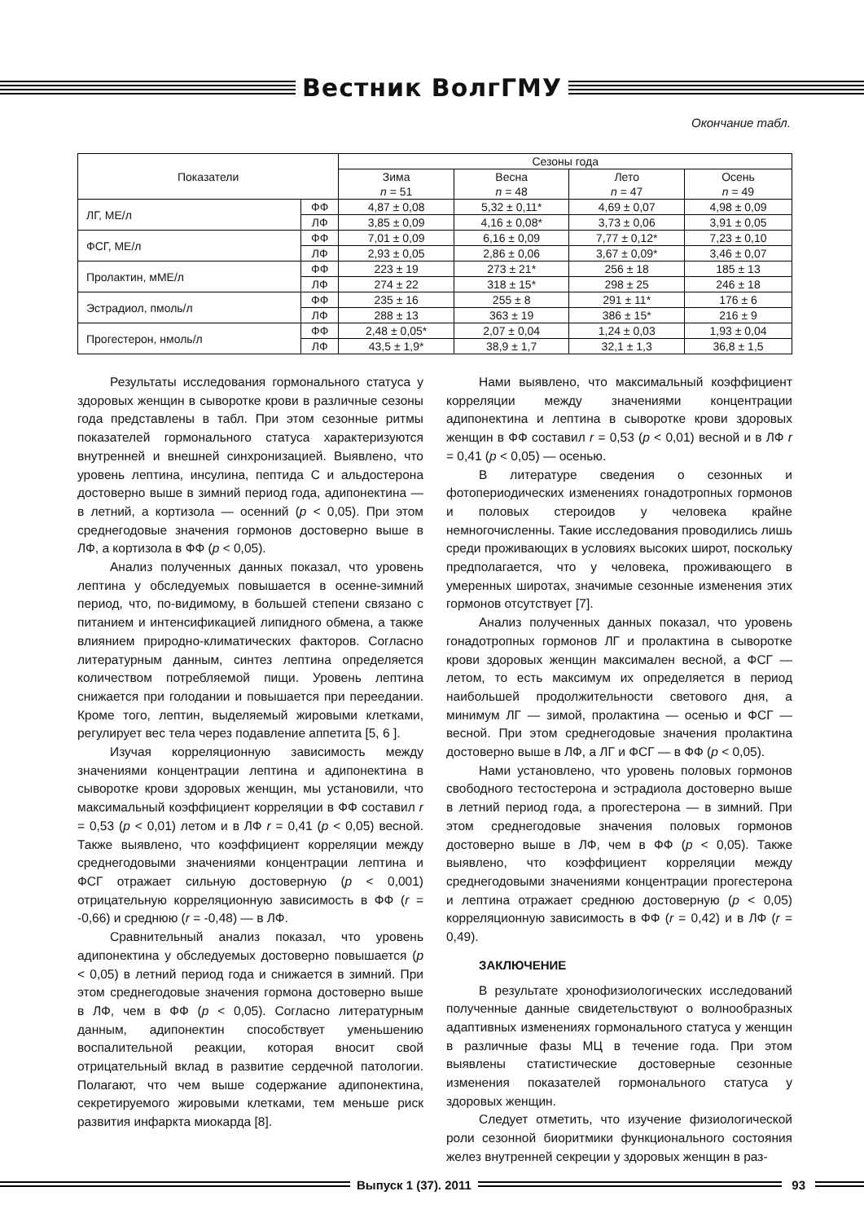Вестник ВолгГМУ
Окончание табл.
| Показатели | | Сезоны года | | | |
| --- | --- | --- | --- | --- | --- |
| | | Зима n = 51 | Весна n = 48 | Лето n = 47 | Осень n = 49 |
| ЛГ, МЕ/л | ФФ | 4,87 ± 0,08 | 5,32 ± 0,11* | 4,69 ± 0,07 | 4,98 ± 0,09 |
| | ЛФ | 3,85 ± 0,09 | 4,16 ± 0,08* | 3,73 ± 0,06 | 3,91 ± 0,05 |
| ФСГ, МЕ/л | ФФ | 7,01 ± 0,09 | 6,16 ± 0,09 | 7,77 ± 0,12* | 7,23 ± 0,10 |
| | ЛФ | 2,93 ± 0,05 | 2,86 ± 0,06 | 3,67 ± 0,09* | 3,46 ± 0,07 |
| Пролактин, мМЕ/л | ФФ | 223 ± 19 | 273 ± 21* | 256 ± 18 | 185 ± 13 |
| | ЛФ | 274 ± 22 | 318 ± 15* | 298 ± 25 | 246 ± 18 |
| Эстрадиол, пмоль/л | ФФ | 235 ± 16 | 255 ± 8 | 291 ± 11* | 176 ± 6 |
| | ЛФ | 288 ± 13 | 363 ± 19 | 386 ± 15* | 216 ± 9 |
| Прогестерон, нмоль/л | ФФ | 2,48 ± 0,05* | 2,07 ± 0,04 | 1,24 ± 0,03 | 1,93 ± 0,04 |
| | ЛФ | 43,5 ± 1,9* | 38,9 ± 1,7 | 32,1 ± 1,3 | 36,8 ± 1,5 |
Результаты исследования гормонального статуса у здоровых женщин в сыворотке крови в различные сезоны года представлены в табл. При этом сезонные ритмы показателей гормонального статуса характеризуются внутренней и внешней синхронизацией. Выявлено, что уровень лептина, инсулина, пептида С и альдостерона достоверно выше в зимний период года, адипонектина — в летний, а кортизола — осенний (p < 0,05). При этом среднегодовые значения гормонов достоверно выше в ЛФ, а кортизола в ФФ (p < 0,05).
Анализ полученных данных показал, что уровень лептина у обследуемых повышается в осенне-зимний период, что, по-видимому, в большей степени связано с питанием и интенсификацией липидного обмена, а также влиянием природно-климатических факторов. Согласно литературным данным, синтез лептина определяется количеством потребляемой пищи. Уровень лептина снижается при голодании и повышается при переедании. Кроме того, лептин, выделяемый жировыми клетками, регулирует вес тела через подавление аппетита [5, 6 ].
Изучая корреляционную зависимость между значениями концентрации лептина и адипонектина в сыворотке крови здоровых женщин, мы установили, что максимальный коэффициент корреляции в ФФ составил r = 0,53 (p < 0,01) летом и в ЛФ r = 0,41 (p < 0,05) весной. Также выявлено, что коэффициент корреляции между среднегодовыми значениями концентрации лептина и ФСГ отражает сильную достоверную (p < 0,001) отрицательную корреляционную зависимость в ФФ (r = -0,66) и среднюю (r = -0,48) — в ЛФ.
Сравнительный анализ показал, что уровень адипонектина у обследуемых достоверно повышается (p < 0,05) в летний период года и снижается в зимний. При этом среднегодовые значения гормона достоверно выше в ЛФ, чем в ФФ (p < 0,05). Согласно литературным данным, адипонектин способствует уменьшению воспалительной реакции, которая вносит свой отрицательный вклад в развитие сердечной патологии. Полагают, что чем выше содержание адипонектина, секретируемого жировыми клетками, тем меньше риск развития инфаркта миокарда [8].
Нами выявлено, что максимальный коэффициент корреляции между значениями концентрации адипонектина и лептина в сыворотке крови здоровых женщин в ФФ составил r = 0,53 (p < 0,01) весной и в ЛФ r = 0,41 (p < 0,05) — осенью.
В литературе сведения о сезонных и фотопериодических изменениях гонадотропных гормонов и половых стероидов у человека крайне немногочисленны. Такие исследования проводились лишь среди проживающих в условиях высоких широт, поскольку предполагается, что у человека, проживающего в умеренных широтах, значимые сезонные изменения этих гормонов отсутствует [7].
Анализ полученных данных показал, что уровень гонадотропных гормонов ЛГ и пролактина в сыворотке крови здоровых женщин максимален весной, а ФСГ — летом, то есть максимум их определяется в период наибольшей продолжительности светового дня, а минимум ЛГ — зимой, пролактина — осенью и ФСГ — весной. При этом среднегодовые значения пролактина достоверно выше в ЛФ, а ЛГ и ФСГ — в ФФ (p < 0,05).
Нами установлено, что уровень половых гормонов свободного тестостерона и эстрадиола достоверно выше в летний период года, а прогестерона — в зимний. При этом среднегодовые значения половых гормонов достоверно выше в ЛФ, чем в ФФ (p < 0,05). Также выявлено, что коэффициент корреляции между среднегодовыми значениями концентрации прогестерона и лептина отражает среднюю достоверную (p < 0,05) корреляционную зависимость в ФФ (r = 0,42) и в ЛФ (r = 0,49).
ЗАКЛЮЧЕНИЕ
В результате хронофизиологических исследований полученные данные свидетельствуют о волнообразных адаптивных изменениях гормонального статуса у женщин в различные фазы МЦ в течение года. При этом выявлены статистические достоверные сезонные изменения показателей гормонального статуса у здоровых женщин.
Следует отметить, что изучение физиологической роли сезонной биоритмики функционального состояния желез внутренней секреции у здоровых женщин в раз-
Выпуск 1 (37). 2011 93